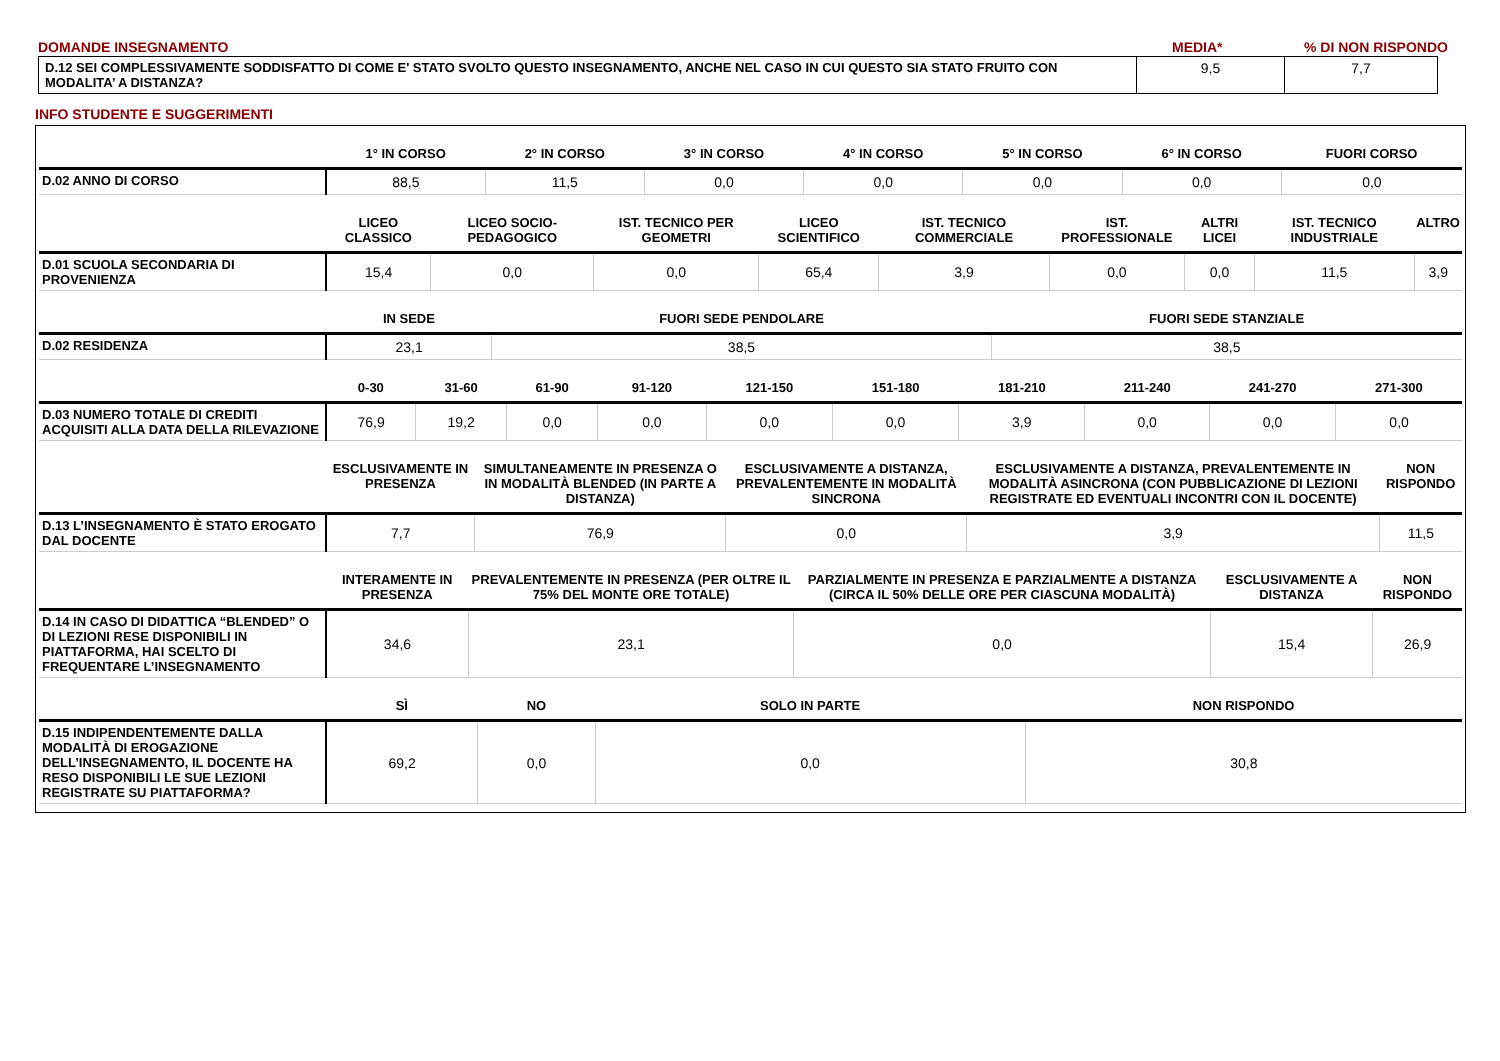| DOMANDE INSEGNAMENTO | MEDIA* | % DI NON RISPONDO |
| D.12 SEI COMPLESSIVAMENTE SODDISFATTO DI COME E' STATO SVOLTO QUESTO INSEGNAMENTO, ANCHE NEL CASO IN CUI QUESTO SIA STATO FRUITO CON MODALITA’ A DISTANZA? | 9,5 | 7,7 |
INFO STUDENTE E SUGGERIMENTI
| | 1° IN CORSO | 2° IN CORSO | 3° IN CORSO | 4° IN CORSO | 5° IN CORSO | 6° IN CORSO | FUORI CORSO |
| --- | --- | --- | --- | --- | --- | --- | --- |
| D.02 ANNO DI CORSO | 88,5 | 11,5 | 0,0 | 0,0 | 0,0 | 0,0 | 0,0 |
| | LICEO CLASSICO | LICEO SOCIO-PEDAGOGICO | IST. TECNICO PER GEOMETRI | LICEO SCIENTIFICO | IST. TECNICO COMMERCIALE | IST. PROFESSIONALE | ALTRI LICEI | IST. TECNICO INDUSTRIALE | ALTRO |
| --- | --- | --- | --- | --- | --- | --- | --- | --- | --- |
| D.01 SCUOLA SECONDARIA DI PROVENIENZA | 15,4 | 0,0 | 0,0 | 65,4 | 3,9 | 0,0 | 0,0 | 11,5 | 3,9 |
| | IN SEDE | FUORI SEDE PENDOLARE | FUORI SEDE STANZIALE |
| --- | --- | --- | --- |
| D.02 RESIDENZA | 23,1 | 38,5 | 38,5 |
| | 0-30 | 31-60 | 61-90 | 91-120 | 121-150 | 151-180 | 181-210 | 211-240 | 241-270 | 271-300 |
| --- | --- | --- | --- | --- | --- | --- | --- | --- | --- | --- |
| D.03 NUMERO TOTALE DI CREDITI ACQUISITI ALLA DATA DELLA RILEVAZIONE | 76,9 | 19,2 | 0,0 | 0,0 | 0,0 | 0,0 | 3,9 | 0,0 | 0,0 | 0,0 |
| | ESCLUSIVAMENTE IN PRESENZA | SIMULTANEAMENTE IN PRESENZA O IN MODALITÀ BLENDED (IN PARTE A DISTANZA) | ESCLUSIVAMENTE A DISTANZA, PREVALENTEMENTE IN MODALITÀ SINCRONA | ESCLUSIVAMENTE A DISTANZA, PREVALENTEMENTE IN MODALITÀ ASINCRONA (CON PUBBLICAZIONE DI LEZIONI REGISTRATE ED EVENTUALI INCONTRI CON IL DOCENTE) | NON RISPONDO |
| --- | --- | --- | --- | --- | --- |
| D.13 L’INSEGNAMENTO È STATO EROGATO DAL DOCENTE | 7,7 | 76,9 | 0,0 | 3,9 | 11,5 |
| | INTERAMENTE IN PRESENZA | PREVALENTEMENTE IN PRESENZA (PER OLTRE IL 75% DEL MONTE ORE TOTALE) | PARZIALMENTE IN PRESENZA E PARZIALMENTE A DISTANZA (CIRCA IL 50% DELLE ORE PER CIASCUNA MODALITÀ) | ESCLUSIVAMENTE A DISTANZA | NON RISPONDO |
| --- | --- | --- | --- | --- | --- |
| D.14 IN CASO DI DIDATTICA “BLENDED” O DI LEZIONI RESE DISPONIBILI IN PIATTAFORMA, HAI SCELTO DI FREQUENTARE L’INSEGNAMENTO | 34,6 | 23,1 | 0,0 | 15,4 | 26,9 |
| | SÌ | NO | SOLO IN PARTE | NON RISPONDO |
| --- | --- | --- | --- | --- |
| D.15 INDIPENDENTEMENTE DALLA MODALITÀ DI EROGAZIONE DELL’INSEGNAMENTO, IL DOCENTE HA RESO DISPONIBILI LE SUE LEZIONI REGISTRATE SU PIATTAFORMA? | 69,2 | 0,0 | 0,0 | 30,8 |